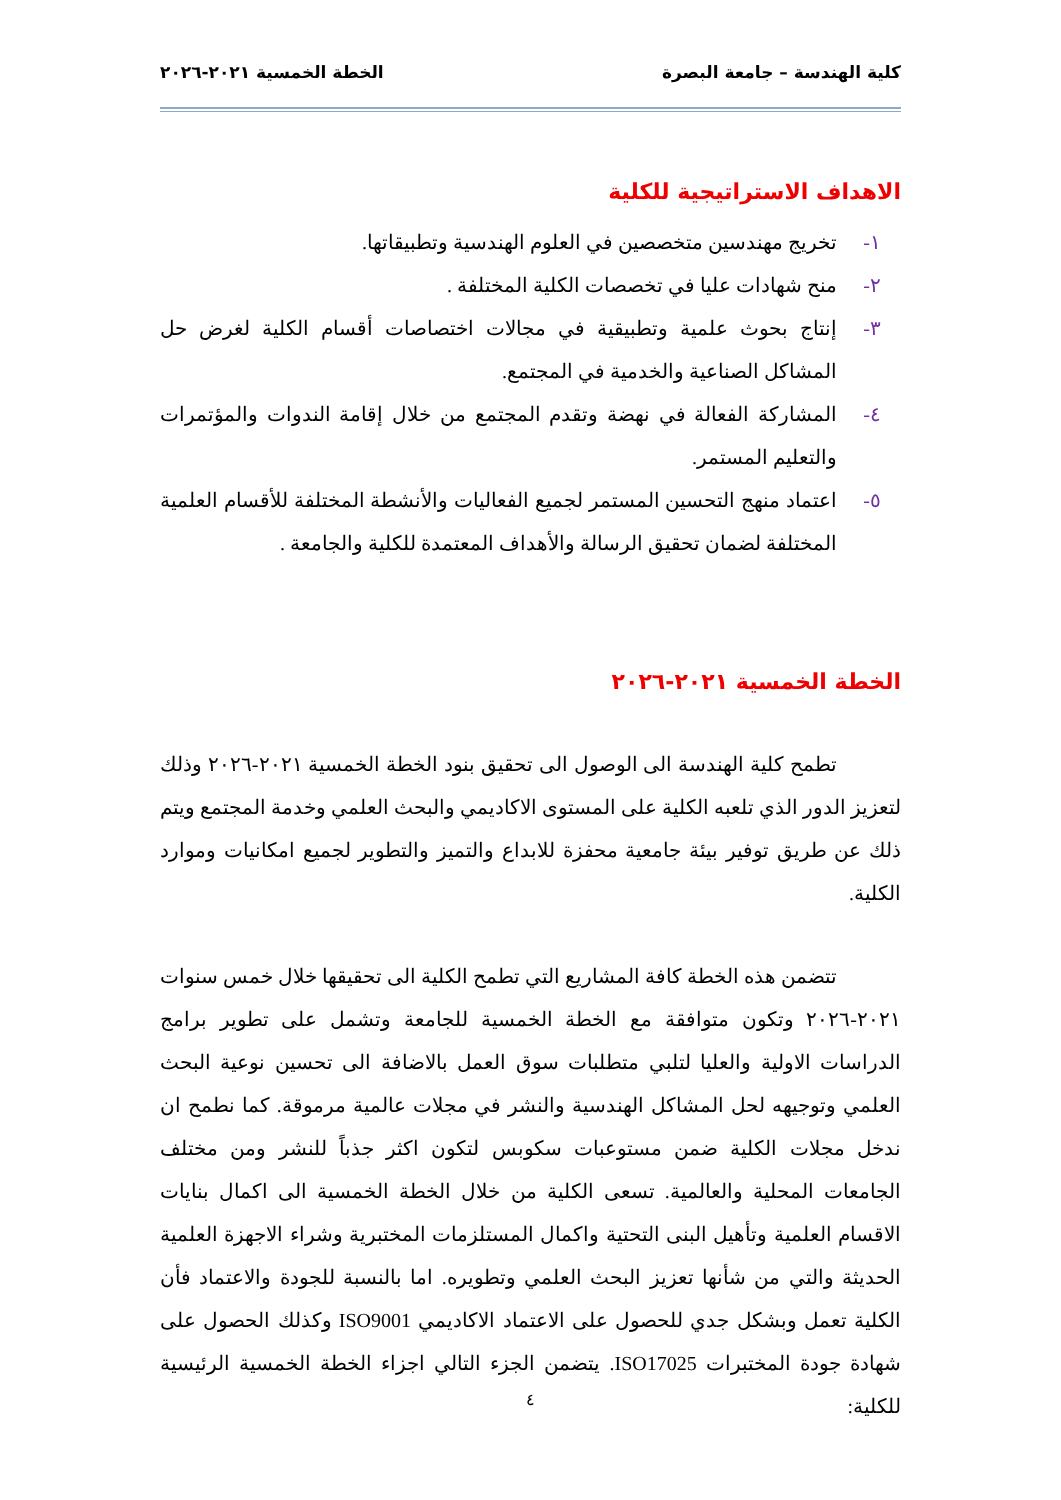كلية الهندسة – جامعة البصرة الخطة الخمسية ٢٠٢١-٢٠٢٦
الاهداف الاستراتيجية للكلية
١- تخريج مهندسين متخصصين في العلوم الهندسية وتطبيقاتها.
٢- منح شهادات عليا في تخصصات الكلية المختلفة .
٣- إنتاج بحوث علمية وتطبيقية في مجالات اختصاصات أقسام الكلية لغرض حل المشاكل الصناعية والخدمية في المجتمع.
٤- المشاركة الفعالة في نهضة وتقدم المجتمع من خلال إقامة الندوات والمؤتمرات والتعليم المستمر.
٥- اعتماد منهج التحسين المستمر لجميع الفعاليات والأنشطة المختلفة للأقسام العلمية المختلفة لضمان تحقيق الرسالة والأهداف المعتمدة للكلية والجامعة .
الخطة الخمسية ٢٠٢١-٢٠٢٦
تطمح كلية الهندسة الى الوصول الى تحقيق بنود الخطة الخمسية ٢٠٢١-٢٠٢٦ وذلك لتعزيز الدور الذي تلعبه الكلية على المستوى الاكاديمي والبحث العلمي وخدمة المجتمع ويتم ذلك عن طريق توفير بيئة جامعية محفزة للابداع والتميز والتطوير لجميع امكانيات وموارد الكلية.
تتضمن هذه الخطة كافة المشاريع التي تطمح الكلية الى تحقيقها خلال خمس سنوات ٢٠٢١-٢٠٢٦ وتكون متوافقة مع الخطة الخمسية للجامعة وتشمل على تطوير برامج الدراسات الاولية والعليا لتلبي متطلبات سوق العمل بالاضافة الى تحسين نوعية البحث العلمي وتوجيهه لحل المشاكل الهندسية والنشر في مجلات عالمية مرموقة. كما نطمح ان ندخل مجلات الكلية ضمن مستوعبات سكوبس لتكون اكثر جذباً للنشر ومن مختلف الجامعات المحلية والعالمية. تسعى الكلية من خلال الخطة الخمسية الى اكمال بنايات الاقسام العلمية وتأهيل البنى التحتية واكمال المستلزمات المختبرية وشراء الاجهزة العلمية الحديثة والتي من شأنها تعزيز البحث العلمي وتطويره. اما بالنسبة للجودة والاعتماد فأن الكلية تعمل وبشكل جدي للحصول على الاعتماد الاكاديمي ISO9001 وكذلك الحصول على شهادة جودة المختبرات ISO17025. يتضمن الجزء التالي اجزاء الخطة الخمسية الرئيسية للكلية:
٤